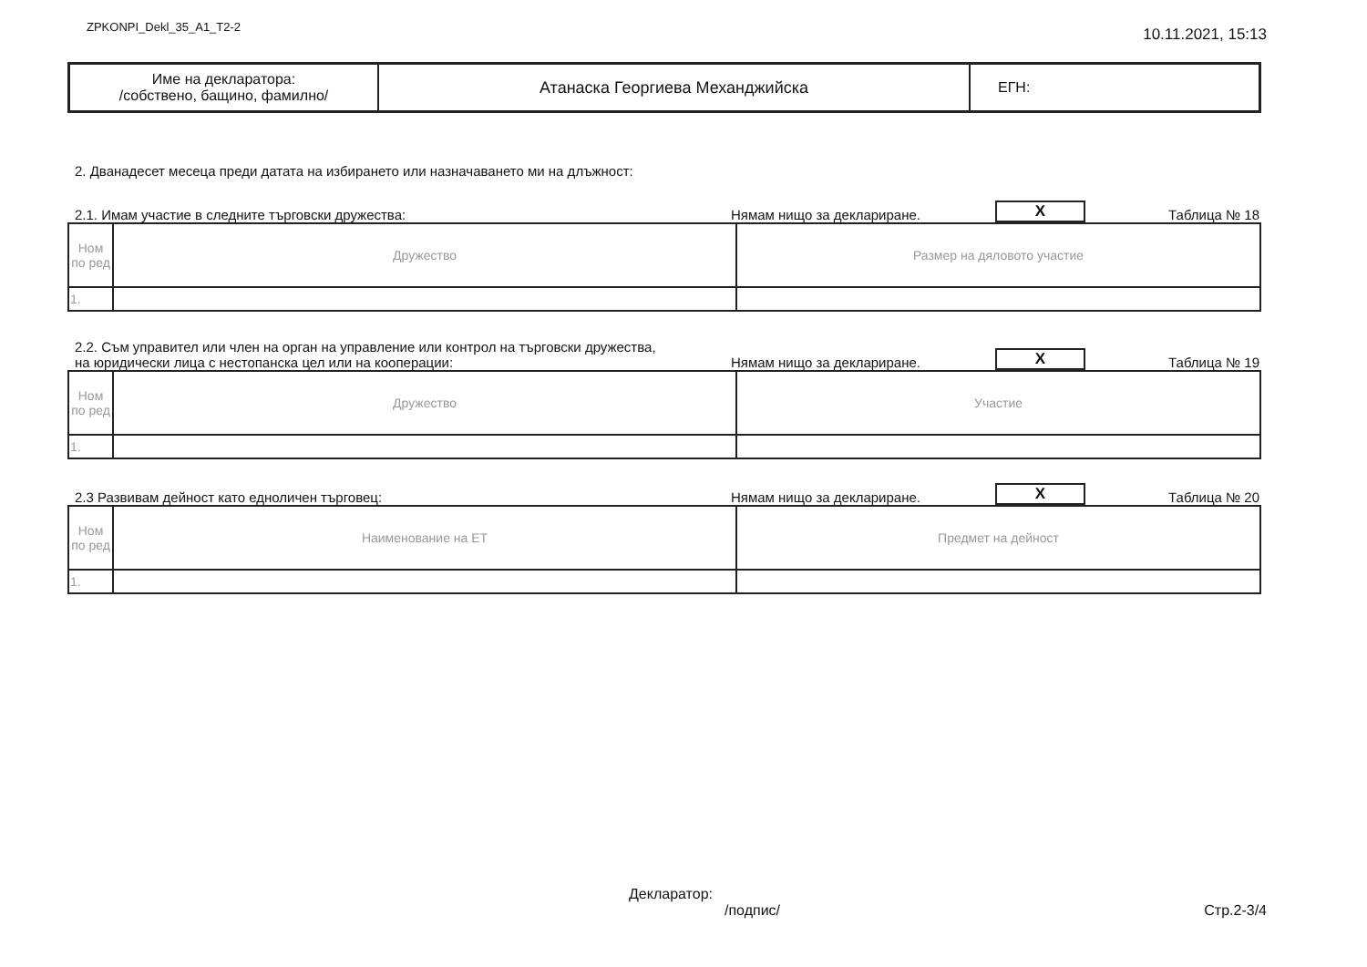ZPKONPI_Dekl_35_A1_T2-2 10.11.2021, 15:13
| Име на декларатора: /собствено, бащино, фамилно/ | Атанаска Георгиева Механджийска | ЕГН: |
2. Дванадесет месеца преди датата на избирането или назначаването ми на длъжност:
2.1. Имам участие в следните търговски дружества: Нямам нищо за деклариране. X Таблица № 18
| Ном по ред | Дружество | Размер на дяловото участие |
| --- | --- | --- |
| 1. | | |
2.2. Съм управител или член на орган на управление или контрол на търговски дружества,
на юридически лица с нестопанска цел или на кооперации: Нямам нищо за деклариране. X Таблица № 19
| Ном по ред | Дружество | Участие |
| --- | --- | --- |
| 1. | | |
2.3 Развивам дейност като едноличен търговец: Нямам нищо за деклариране. X Таблица № 20
| Ном по ред | Наименование на ЕТ | Предмет на дейност |
| --- | --- | --- |
| 1. | | |
Декларатор:
/подпис/ Стр.2-3/4